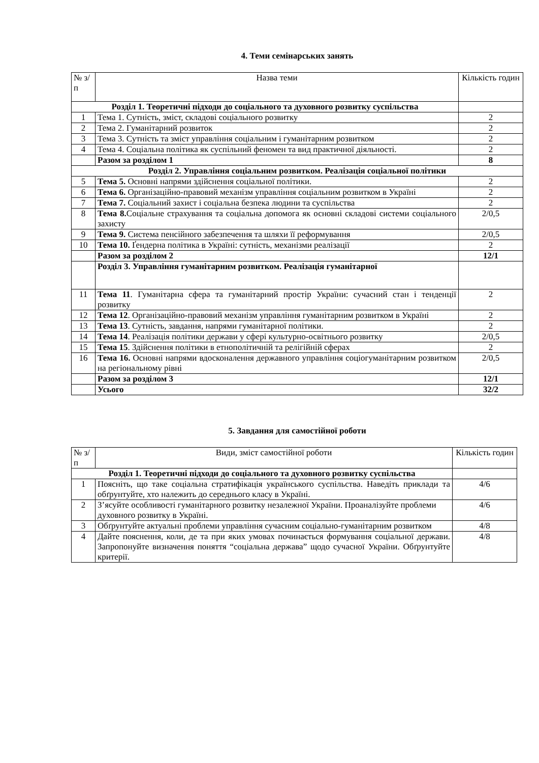4. Теми семінарських занять
| № з/п | Назва теми | Кількість годин |
| --- | --- | --- |
| Розділ 1. Теоретичні підходи до соціального та духовного розвитку суспільства | | |
| 1 | Тема 1. Сутність, зміст, складові соціального розвитку | 2 |
| 2 | Тема 2. Гуманітарний розвиток | 2 |
| 3 | Тема 3. Сутність та зміст управління соціальним і гуманітарним розвитком | 2 |
| 4 | Тема 4. Соціальна політика як суспільний феномен та вид практичної діяльності. | 2 |
| | Разом за розділом 1 | 8 |
| Розділ 2. Управління соціальним розвитком. Реалізація соціальної політики | | |
| 5 | Тема 5. Основні напрями здійснення соціальної політики. | 2 |
| 6 | Тема 6. Організаційно-правовий механізм управління соціальним розвитком в Україні | 2 |
| 7 | Тема 7. Соціальний захист і соціальна безпека людини та суспільства | 2 |
| 8 | Тема 8. Соціальне страхування та соціальна допомога як основні складові системи соціального захисту | 2/0,5 |
| 9 | Тема 9. Система пенсійного забезпечення та шляхи її реформування | 2/0,5 |
| 10 | Тема 10. Ґендерна політика в Україні: сутність, механізми реалізації | 2 |
| | Разом за розділом 2 | 12/1 |
| | Розділ 3. Управління гуманітарним розвитком. Реалізація гуманітарної | |
| 11 | Тема 11 . Гуманітарна сфера та гуманітарний простір України: сучасний стан і тенденції розвитку | 2 |
| 12 | Тема 12 . Організаційно-правовий механізм управління гуманітарним розвитком в Україні | 2 |
| 13 | Тема 13 . Сутність, завдання, напрями гуманітарної політики. | 2 |
| 14 | Тема 14 . Реалізація політики держави у сфері культурно-освітнього розвитку | 2/0,5 |
| 15 | Тема 15 . Здійснення політики в етнополітичній та релігійній сферах | 2 |
| 16 | Тема 16. Основні напрями вдосконалення державного управління соціогуманітарним розвитком на регіональному рівні | 2/0,5 |
| | Разом за розділом 3 | 12/1 |
| | Усього | 32/2 |
5. Завдання для самостійної роботи
| № з/п | Види, зміст самостійної роботи | Кількість годин |
| --- | --- | --- |
| Розділ 1. Теоретичні підходи до соціального та духовного розвитку суспільства | | |
| 1 | Поясніть, що таке соціальна стратифікація українського суспільства. Наведіть приклади та обґрунтуйте, хто належить до середнього класу в Україні. | 4/6 |
| 2 | З’ясуйте особливості гуманітарного розвитку незалежної України. Проаналізуйте проблеми духовного розвитку в Україні. | 4/6 |
| 3 | Обґрунтуйте актуальні проблеми управління сучасним соціально-гуманітарним розвитком | 4/8 |
| 4 | Дайте пояснення, коли, де та при яких умовах починається формування соціальної держави. Запропонуйте визначення поняття “соціальна держава” щодо сучасної України. Обґрунтуйте критерії. | 4/8 |